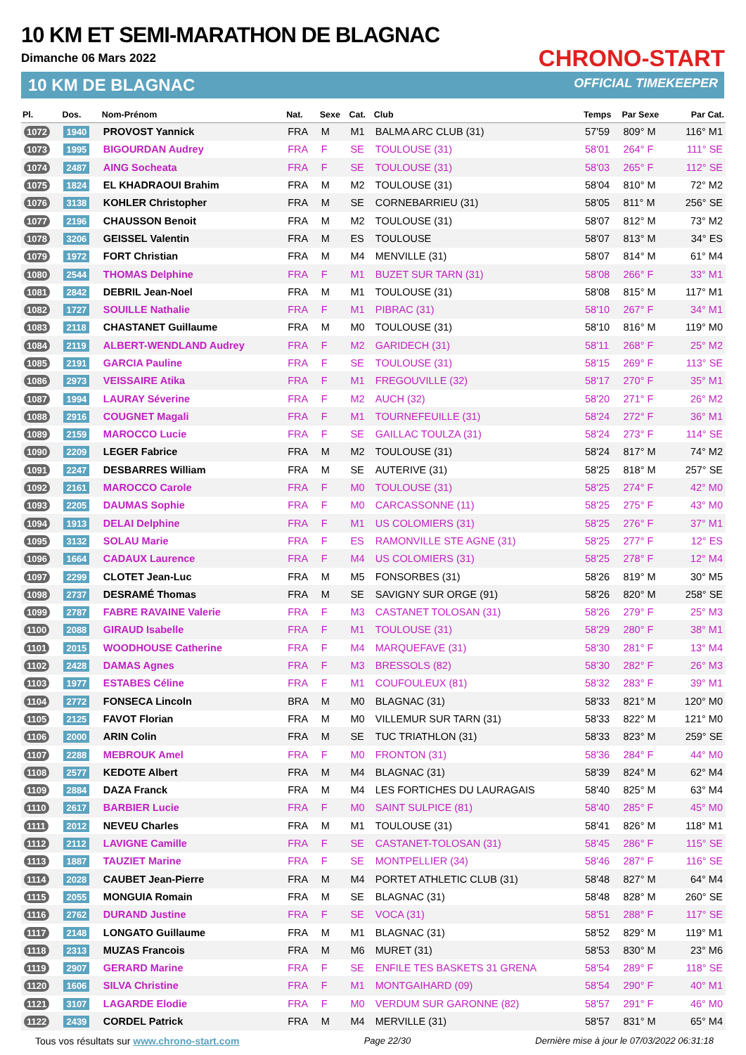10 KM ET SEMI-MARATHON DE BLAGNAC
Dimanche 06 Mars 2022
10 KM DE BLAGNAC
CHRONO-START
OFFICIAL TIMEKEEPER
| Pl. | Dos. | Nom-Prénom | Nat. | Sexe | Cat. | Club | Temps | Par Sexe | Par Cat. |
| --- | --- | --- | --- | --- | --- | --- | --- | --- | --- |
| 1072 | 1940 | PROVOST Yannick | FRA | M | M1 | BALMA ARC CLUB (31) | 57'59 | 809° M | 116° M1 |
| 1073 | 1995 | BIGOURDAN Audrey | FRA | F | SE | TOULOUSE (31) | 58'01 | 264° F | 111° SE |
| 1074 | 2487 | AING Socheata | FRA | F | SE | TOULOUSE (31) | 58'03 | 265° F | 112° SE |
| 1075 | 1824 | EL KHADRAOUI Brahim | FRA | M | M2 | TOULOUSE (31) | 58'04 | 810° M | 72° M2 |
| 1076 | 3138 | KOHLER Christopher | FRA | M | SE | CORNEBARRIEU (31) | 58'05 | 811° M | 256° SE |
| 1077 | 2196 | CHAUSSON Benoit | FRA | M | M2 | TOULOUSE (31) | 58'07 | 812° M | 73° M2 |
| 1078 | 3206 | GEISSEL Valentin | FRA | M | ES | TOULOUSE | 58'07 | 813° M | 34° ES |
| 1079 | 1972 | FORT Christian | FRA | M | M4 | MENVILLE (31) | 58'07 | 814° M | 61° M4 |
| 1080 | 2544 | THOMAS Delphine | FRA | F | M1 | BUZET SUR TARN (31) | 58'08 | 266° F | 33° M1 |
| 1081 | 2842 | DEBRIL Jean-Noel | FRA | M | M1 | TOULOUSE (31) | 58'08 | 815° M | 117° M1 |
| 1082 | 1727 | SOUILLE Nathalie | FRA | F | M1 | PIBRAC (31) | 58'10 | 267° F | 34° M1 |
| 1083 | 2118 | CHASTANET Guillaume | FRA | M | M0 | TOULOUSE (31) | 58'10 | 816° M | 119° M0 |
| 1084 | 2119 | ALBERT-WENDLAND Audrey | FRA | F | M2 | GARIDECH (31) | 58'11 | 268° F | 25° M2 |
| 1085 | 2191 | GARCIA Pauline | FRA | F | SE | TOULOUSE (31) | 58'15 | 269° F | 113° SE |
| 1086 | 2973 | VEISSAIRE Atika | FRA | F | M1 | FREGOUVILLE (32) | 58'17 | 270° F | 35° M1 |
| 1087 | 1994 | LAURAY Séverine | FRA | F | M2 | AUCH (32) | 58'20 | 271° F | 26° M2 |
| 1088 | 2916 | COUGNET Magali | FRA | F | M1 | TOURNEFEUILLE (31) | 58'24 | 272° F | 36° M1 |
| 1089 | 2159 | MAROCCO Lucie | FRA | F | SE | GAILLAC TOULZA (31) | 58'24 | 273° F | 114° SE |
| 1090 | 2209 | LEGER Fabrice | FRA | M | M2 | TOULOUSE (31) | 58'24 | 817° M | 74° M2 |
| 1091 | 2247 | DESBARRES William | FRA | M | SE | AUTERIVE (31) | 58'25 | 818° M | 257° SE |
| 1092 | 2161 | MAROCCO Carole | FRA | F | M0 | TOULOUSE (31) | 58'25 | 274° F | 42° M0 |
| 1093 | 2205 | DAUMAS Sophie | FRA | F | M0 | CARCASSONNE (11) | 58'25 | 275° F | 43° M0 |
| 1094 | 1913 | DELAI Delphine | FRA | F | M1 | US COLOMIERS (31) | 58'25 | 276° F | 37° M1 |
| 1095 | 3132 | SOLAU Marie | FRA | F | ES | RAMONVILLE STE AGNE (31) | 58'25 | 277° F | 12° ES |
| 1096 | 1664 | CADAUX Laurence | FRA | F | M4 | US COLOMIERS (31) | 58'25 | 278° F | 12° M4 |
| 1097 | 2299 | CLOTET Jean-Luc | FRA | M | M5 | FONSORBES (31) | 58'26 | 819° M | 30° M5 |
| 1098 | 2737 | DESRAMÉ Thomas | FRA | M | SE | SAVIGNY SUR ORGE (91) | 58'26 | 820° M | 258° SE |
| 1099 | 2787 | FABRE RAVAINE Valerie | FRA | F | M3 | CASTANET TOLOSAN (31) | 58'26 | 279° F | 25° M3 |
| 1100 | 2088 | GIRAUD Isabelle | FRA | F | M1 | TOULOUSE (31) | 58'29 | 280° F | 38° M1 |
| 1101 | 2015 | WOODHOUSE Catherine | FRA | F | M4 | MARQUEFAVE (31) | 58'30 | 281° F | 13° M4 |
| 1102 | 2428 | DAMAS Agnes | FRA | F | M3 | BRESSOLS (82) | 58'30 | 282° F | 26° M3 |
| 1103 | 1977 | ESTABES Céline | FRA | F | M1 | COUFOULEUX (81) | 58'32 | 283° F | 39° M1 |
| 1104 | 2772 | FONSECA Lincoln | BRA | M | M0 | BLAGNAC (31) | 58'33 | 821° M | 120° M0 |
| 1105 | 2125 | FAVOT Florian | FRA | M | M0 | VILLEMUR SUR TARN (31) | 58'33 | 822° M | 121° M0 |
| 1106 | 2000 | ARIN Colin | FRA | M | SE | TUC TRIATHLON (31) | 58'33 | 823° M | 259° SE |
| 1107 | 2288 | MEBROUK Amel | FRA | F | M0 | FRONTON (31) | 58'36 | 284° F | 44° M0 |
| 1108 | 2577 | KEDOTE Albert | FRA | M | M4 | BLAGNAC (31) | 58'39 | 824° M | 62° M4 |
| 1109 | 2884 | DAZA Franck | FRA | M | M4 | LES FORTICHES DU LAURAGAIS | 58'40 | 825° M | 63° M4 |
| 1110 | 2617 | BARBIER Lucie | FRA | F | M0 | SAINT SULPICE (81) | 58'40 | 285° F | 45° M0 |
| 1111 | 2012 | NEVEU Charles | FRA | M | M1 | TOULOUSE (31) | 58'41 | 826° M | 118° M1 |
| 1112 | 2112 | LAVIGNE Camille | FRA | F | SE | CASTANET-TOLOSAN (31) | 58'45 | 286° F | 115° SE |
| 1113 | 1887 | TAUZIET Marine | FRA | F | SE | MONTPELLIER (34) | 58'46 | 287° F | 116° SE |
| 1114 | 2028 | CAUBET Jean-Pierre | FRA | M | M4 | PORTET ATHLETIC CLUB (31) | 58'48 | 827° M | 64° M4 |
| 1115 | 2055 | MONGUIA Romain | FRA | M | SE | BLAGNAC (31) | 58'48 | 828° M | 260° SE |
| 1116 | 2762 | DURAND Justine | FRA | F | SE | VOCA (31) | 58'51 | 288° F | 117° SE |
| 1117 | 2148 | LONGATO Guillaume | FRA | M | M1 | BLAGNAC (31) | 58'52 | 829° M | 119° M1 |
| 1118 | 2313 | MUZAS Francois | FRA | M | M6 | MURET (31) | 58'53 | 830° M | 23° M6 |
| 1119 | 2907 | GERARD Marine | FRA | F | SE | ENFILE TES BASKETS 31 GRENA | 58'54 | 289° F | 118° SE |
| 1120 | 1606 | SILVA Christine | FRA | F | M1 | MONTGAIHARD (09) | 58'54 | 290° F | 40° M1 |
| 1121 | 3107 | LAGARDE Elodie | FRA | F | M0 | VERDUM SUR GARONNE (82) | 58'57 | 291° F | 46° M0 |
| 1122 | 2439 | CORDEL Patrick | FRA | M | M4 | MERVILLE (31) | 58'57 | 831° M | 65° M4 |
Tous vos résultats sur www.chrono-start.com Page 22/30 Dernière mise à jour le 07/03/2022 06:31:18